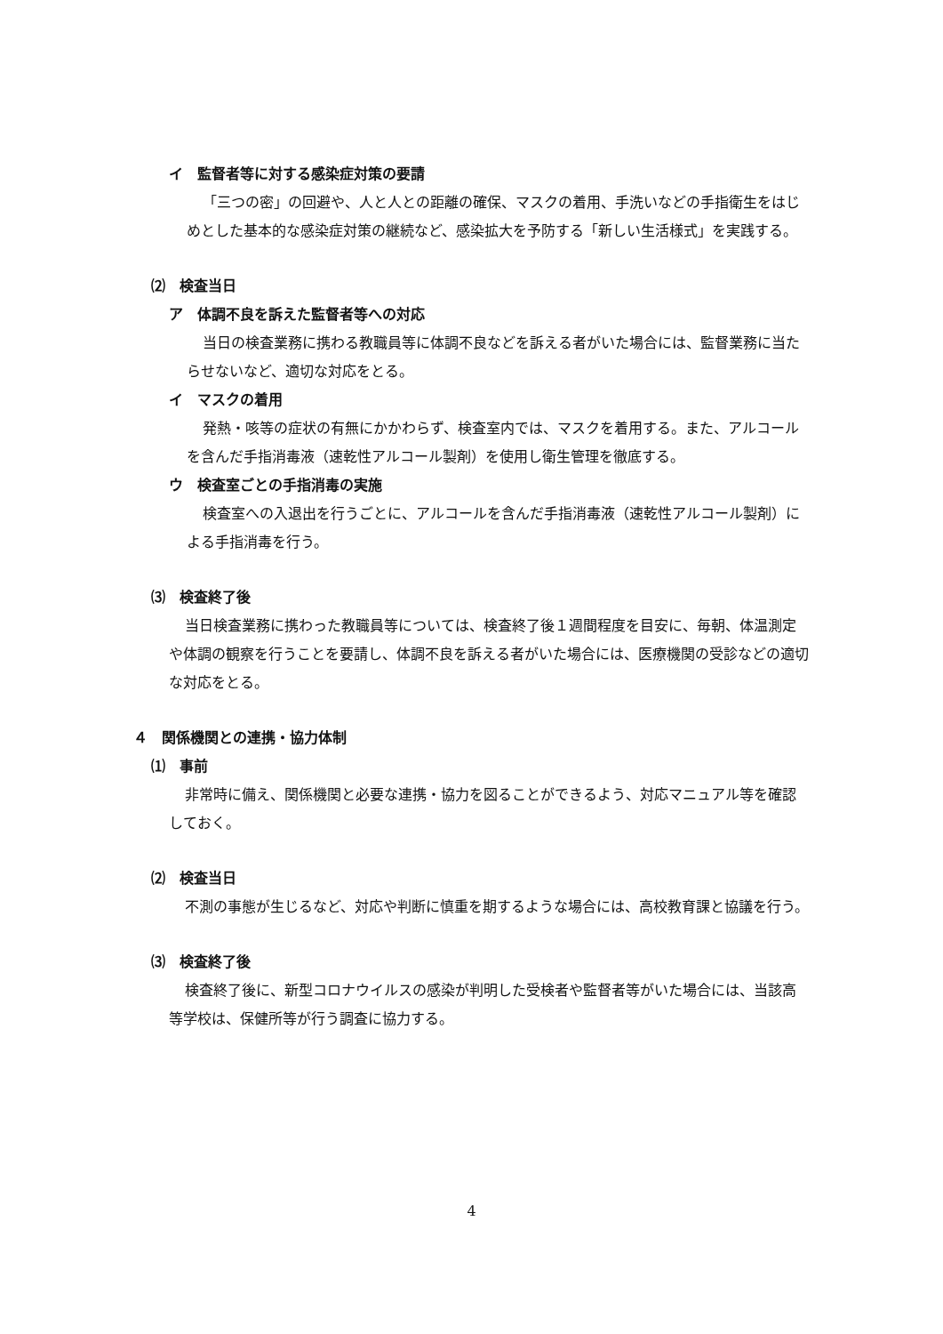イ　監督者等に対する感染症対策の要請
「三つの密」の回避や、人と人との距離の確保、マスクの着用、手洗いなどの手指衛生をはじめとした基本的な感染症対策の継続など、感染拡大を予防する「新しい生活様式」を実践する。
⑵　検査当日
ア　体調不良を訴えた監督者等への対応
当日の検査業務に携わる教職員等に体調不良などを訴える者がいた場合には、監督業務に当たらせないなど、適切な対応をとる。
イ　マスクの着用
発熱・咳等の症状の有無にかかわらず、検査室内では、マスクを着用する。また、アルコールを含んだ手指消毒液（速乾性アルコール製剤）を使用し衛生管理を徹底する。
ウ　検査室ごとの手指消毒の実施
検査室への入退出を行うごとに、アルコールを含んだ手指消毒液（速乾性アルコール製剤）による手指消毒を行う。
⑶　検査終了後
当日検査業務に携わった教職員等については、検査終了後１週間程度を目安に、毎朝、体温測定や体調の観察を行うことを要請し、体調不良を訴える者がいた場合には、医療機関の受診などの適切な対応をとる。
４　関係機関との連携・協力体制
⑴　事前
非常時に備え、関係機関と必要な連携・協力を図ることができるよう、対応マニュアル等を確認しておく。
⑵　検査当日
不測の事態が生じるなど、対応や判断に慎重を期するような場合には、高校教育課と協議を行う。
⑶　検査終了後
検査終了後に、新型コロナウイルスの感染が判明した受検者や監督者等がいた場合には、当該高等学校は、保健所等が行う調査に協力する。
4